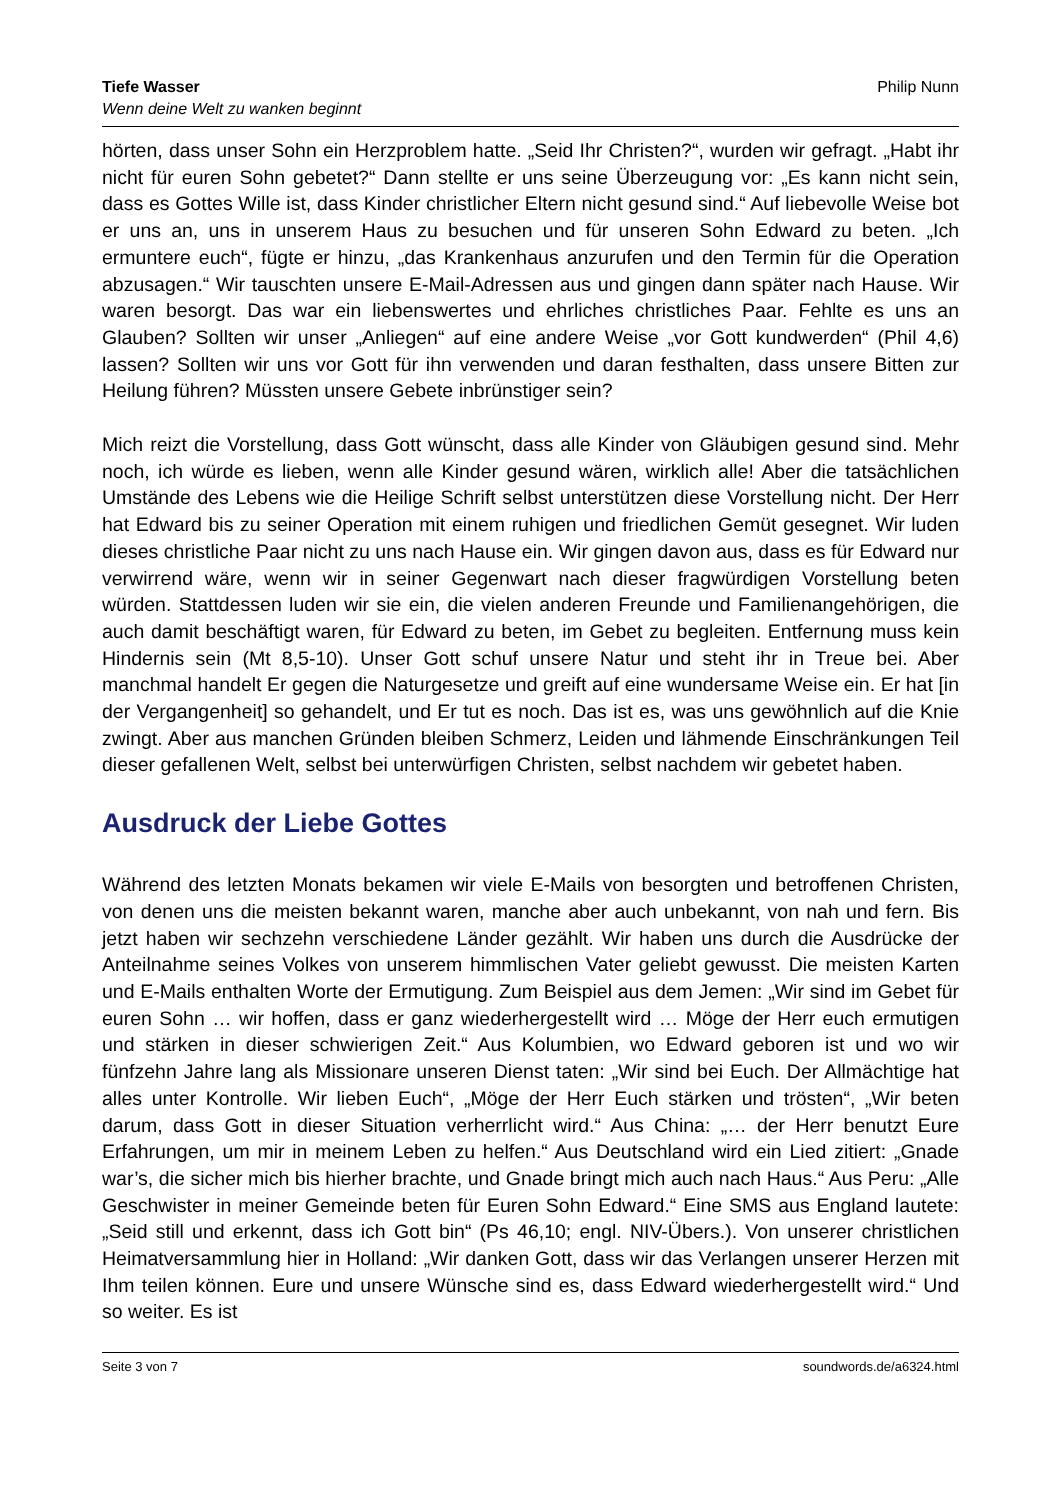Tiefe Wasser
Wenn deine Welt zu wanken beginnt
Philip Nunn
hörten, dass unser Sohn ein Herzproblem hatte. „Seid Ihr Christen?“, wurden wir gefragt. „Habt ihr nicht für euren Sohn gebetet?“ Dann stellte er uns seine Überzeugung vor: „Es kann nicht sein, dass es Gottes Wille ist, dass Kinder christlicher Eltern nicht gesund sind.“ Auf liebevolle Weise bot er uns an, uns in unserem Haus zu besuchen und für unseren Sohn Edward zu beten. „Ich ermuntere euch“, fügte er hinzu, „das Krankenhaus anzurufen und den Termin für die Operation abzusagen.“ Wir tauschten unsere E-Mail-Adressen aus und gingen dann später nach Hause. Wir waren besorgt. Das war ein liebenswertes und ehrliches christliches Paar. Fehlte es uns an Glauben? Sollten wir unser „Anliegen“ auf eine andere Weise „vor Gott kundwerden“ (Phil 4,6) lassen? Sollten wir uns vor Gott für ihn verwenden und daran festhalten, dass unsere Bitten zur Heilung führen? Müssten unsere Gebete inbrünstiger sein?
Mich reizt die Vorstellung, dass Gott wünscht, dass alle Kinder von Gläubigen gesund sind. Mehr noch, ich würde es lieben, wenn alle Kinder gesund wären, wirklich alle! Aber die tatsächlichen Umstände des Lebens wie die Heilige Schrift selbst unterstützen diese Vorstellung nicht. Der Herr hat Edward bis zu seiner Operation mit einem ruhigen und friedlichen Gemüt gesegnet. Wir luden dieses christliche Paar nicht zu uns nach Hause ein. Wir gingen davon aus, dass es für Edward nur verwirrend wäre, wenn wir in seiner Gegenwart nach dieser fragwürdigen Vorstellung beten würden. Stattdessen luden wir sie ein, die vielen anderen Freunde und Familienangehörigen, die auch damit beschäftigt waren, für Edward zu beten, im Gebet zu begleiten. Entfernung muss kein Hindernis sein (Mt 8,5-10). Unser Gott schuf unsere Natur und steht ihr in Treue bei. Aber manchmal handelt Er gegen die Naturgesetze und greift auf eine wundersame Weise ein. Er hat [in der Vergangenheit] so gehandelt, und Er tut es noch. Das ist es, was uns gewöhnlich auf die Knie zwingt. Aber aus manchen Gründen bleiben Schmerz, Leiden und lähmende Einschränkungen Teil dieser gefallenen Welt, selbst bei unterwürfigen Christen, selbst nachdem wir gebetet haben.
Ausdruck der Liebe Gottes
Während des letzten Monats bekamen wir viele E-Mails von besorgten und betroffenen Christen, von denen uns die meisten bekannt waren, manche aber auch unbekannt, von nah und fern. Bis jetzt haben wir sechzehn verschiedene Länder gezählt. Wir haben uns durch die Ausdrücke der Anteilnahme seines Volkes von unserem himmlischen Vater geliebt gewusst. Die meisten Karten und E-Mails enthalten Worte der Ermutigung. Zum Beispiel aus dem Jemen: „Wir sind im Gebet für euren Sohn … wir hoffen, dass er ganz wiederhergestellt wird … Möge der Herr euch ermutigen und stärken in dieser schwierigen Zeit.“ Aus Kolumbien, wo Edward geboren ist und wo wir fünfzehn Jahre lang als Missionare unseren Dienst taten: „Wir sind bei Euch. Der Allmächtige hat alles unter Kontrolle. Wir lieben Euch“, „Möge der Herr Euch stärken und trösten“, „Wir beten darum, dass Gott in dieser Situation verherrlicht wird.“ Aus China: „… der Herr benutzt Eure Erfahrungen, um mir in meinem Leben zu helfen.“ Aus Deutschland wird ein Lied zitiert: „Gnade war’s, die sicher mich bis hierher brachte, und Gnade bringt mich auch nach Haus.“ Aus Peru: „Alle Geschwister in meiner Gemeinde beten für Euren Sohn Edward.“ Eine SMS aus England lautete: „Seid still und erkennt, dass ich Gott bin“ (Ps 46,10; engl. NIV-Übers.). Von unserer christlichen Heimatversammlung hier in Holland: „Wir danken Gott, dass wir das Verlangen unserer Herzen mit Ihm teilen können. Eure und unsere Wünsche sind es, dass Edward wiederhergestellt wird.“ Und so weiter. Es ist
Seite 3 von 7 soundwords.de/a6324.html